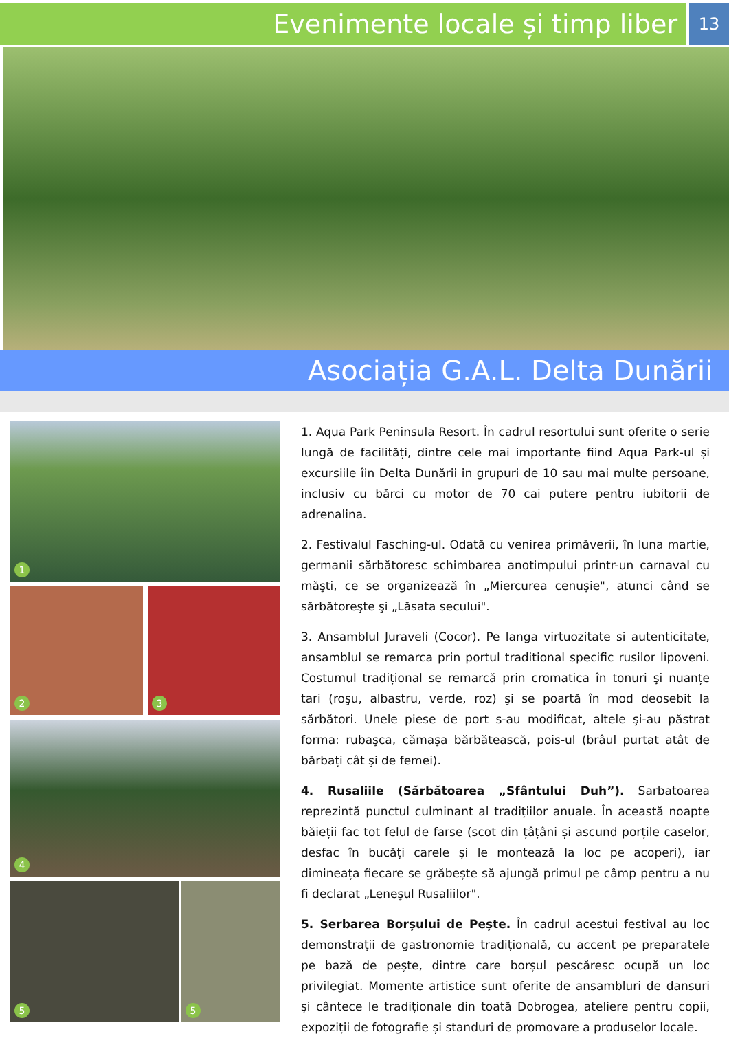Evenimente locale și timp liber
13
Asociația G.A.L. Delta Dunării
1
2
3
4
5
5
1. Aqua Park Peninsula Resort. În cadrul resortului sunt oferite o serie lungă de facilități, dintre cele mai importante fiind Aqua Park-ul și excursiile îin Delta Dunării in grupuri de 10 sau mai multe persoane, inclusiv cu bărci cu motor de 70 cai putere pentru iubitorii de adrenalina.
2. Festivalul Fasching-ul. Odată cu venirea primăverii, în luna martie, germanii sărbătoresc schimbarea anotimpului printr-un carnaval cu măşti, ce se organizează în „Miercurea cenuşie", atunci când se sărbătoreşte şi „Lăsata secului".
3. Ansamblul Juraveli (Cocor). Pe langa virtuozitate si autenticitate, ansamblul se remarca prin portul traditional specific rusilor lipoveni. Costumul tradițional se remarcă prin cromatica în tonuri şi nuanțe tari (roşu, albastru, verde, roz) şi se poartă în mod deosebit la sărbători. Unele piese de port s-au modificat, altele şi-au păstrat forma: rubaşca, cămaşa bărbătească, pois-ul (brâul purtat atât de bărbați cât şi de femei).
4. Rusaliile (Sărbătoarea „Sfântului Duh”). Sarbatoarea reprezintă punctul culminant al tradițiilor anuale. În această noapte băieții fac tot felul de farse (scot din țâțâni și ascund porțile caselor, desfac în bucăți carele și le montează la loc pe acoperi), iar dimineața fiecare se grăbește să ajungă primul pe câmp pentru a nu fi declarat „Leneşul Rusaliilor".
5. Serbarea Borșului de Pește. În cadrul acestui festival au loc demonstrații de gastronomie tradițională, cu accent pe preparatele pe bază de pește, dintre care borșul pescăresc ocupă un loc privilegiat. Momente artistice sunt oferite de ansambluri de dansuri și cântece le tradiționale din toată Dobrogea, ateliere pentru copii, expoziții de fotografie și standuri de promovare a produselor locale.